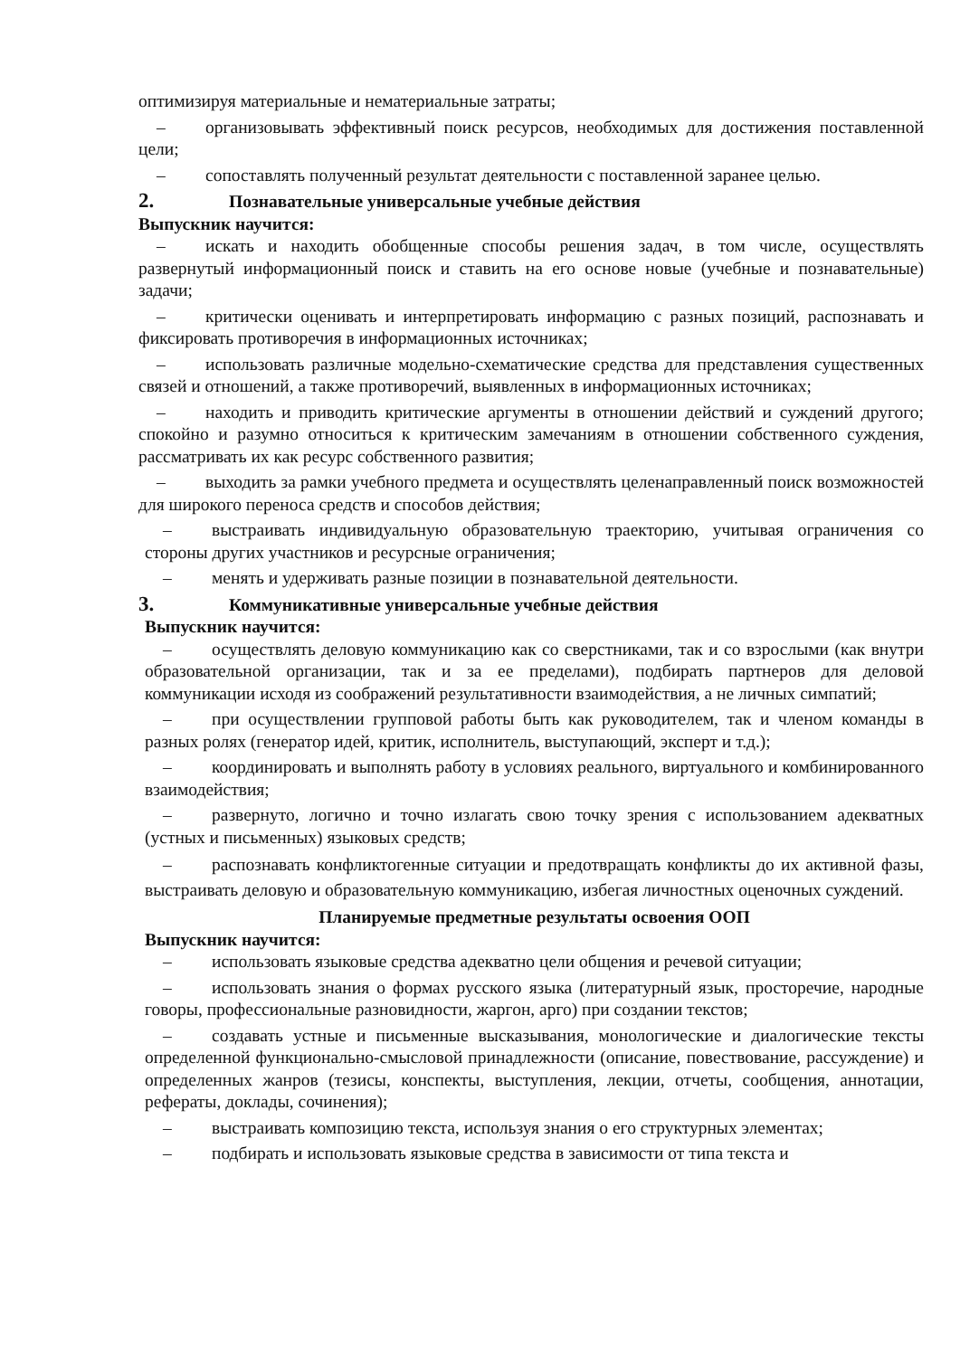оптимизируя материальные и нематериальные затраты;
– организовывать эффективный поиск ресурсов, необходимых для достижения поставленной цели;
– сопоставлять полученный результат деятельности с поставленной заранее целью.
2. Познавательные универсальные учебные действия
Выпускник научится:
– искать и находить обобщенные способы решения задач, в том числе, осуществлять развернутый информационный поиск и ставить на его основе новые (учебные и познавательные) задачи;
– критически оценивать и интерпретировать информацию с разных позиций, распознавать и фиксировать противоречия в информационных источниках;
– использовать различные модельно-схематические средства для представления существенных связей и отношений, а также противоречий, выявленных в информационных источниках;
– находить и приводить критические аргументы в отношении действий и суждений другого; спокойно и разумно относиться к критическим замечаниям в отношении собственного суждения, рассматривать их как ресурс собственного развития;
– выходить за рамки учебного предмета и осуществлять целенаправленный поиск возможностей для широкого переноса средств и способов действия;
– выстраивать индивидуальную образовательную траекторию, учитывая ограничения со стороны других участников и ресурсные ограничения;
– менять и удерживать разные позиции в познавательной деятельности.
3. Коммуникативные универсальные учебные действия
Выпускник научится:
– осуществлять деловую коммуникацию как со сверстниками, так и со взрослыми (как внутри образовательной организации, так и за ее пределами), подбирать партнеров для деловой коммуникации исходя из соображений результативности взаимодействия, а не личных симпатий;
– при осуществлении групповой работы быть как руководителем, так и членом команды в разных ролях (генератор идей, критик, исполнитель, выступающий, эксперт и т.д.);
– координировать и выполнять работу в условиях реального, виртуального и комбинированного взаимодействия;
– развернуто, логично и точно излагать свою точку зрения с использованием адекватных (устных и письменных) языковых средств;
– распознавать конфликтогенные ситуации и предотвращать конфликты до их активной фазы, выстраивать деловую и образовательную коммуникацию, избегая личностных оценочных суждений.
Планируемые предметные результаты освоения ООП
Выпускник научится:
– использовать языковые средства адекватно цели общения и речевой ситуации;
– использовать знания о формах русского языка (литературный язык, просторечие, народные говоры, профессиональные разновидности, жаргон, арго) при создании текстов;
– создавать устные и письменные высказывания, монологические и диалогические тексты определенной функционально-смысловой принадлежности (описание, повествование, рассуждение) и определенных жанров (тезисы, конспекты, выступления, лекции, отчеты, сообщения, аннотации, рефераты, доклады, сочинения);
– выстраивать композицию текста, используя знания о его структурных элементах;
– подбирать и использовать языковые средства в зависимости от типа текста и